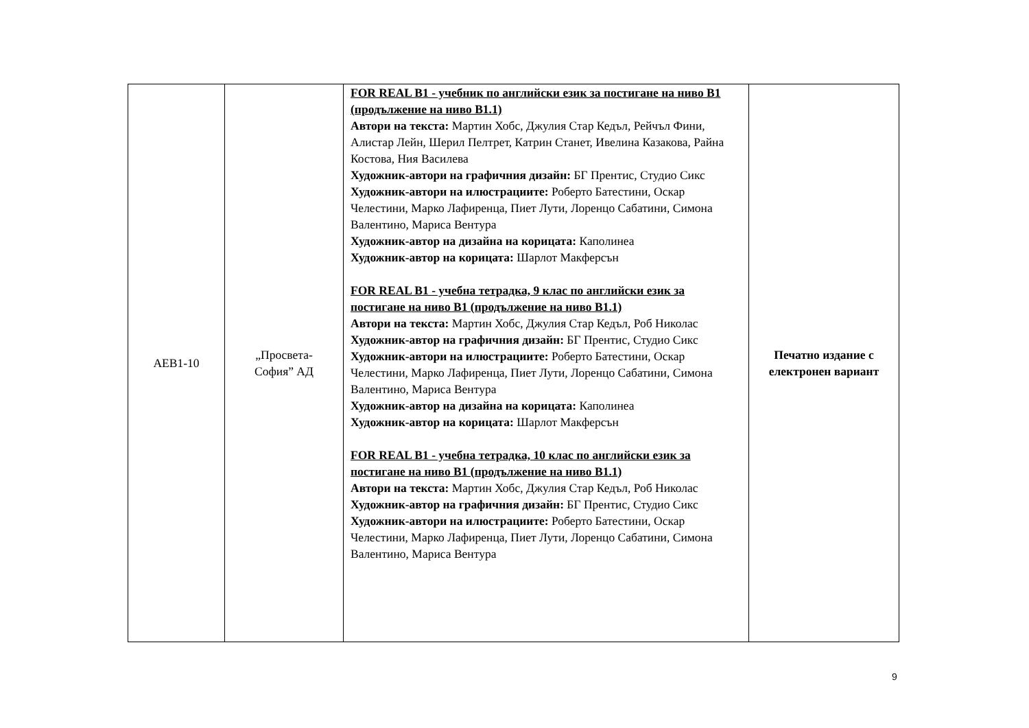| AEB1-10 | „Просвета- София” АД | FOR REAL B1 - учебник по английски език за постигане на ниво В1 (продължение на ниво В1.1) Автори на текста: Мартин Хобс, Джулия Стар Кедъл, Рейчъл Фини, Алистар Лейн, Шерил Пелтрет, Катрин Станет, Ивелина Казакова, Райна Костова, Ния Василева Художник-автори на графичния дизайн: БГ Прентис, Студио Сикс Художник-автори на илюстрациите: Роберто Батестини, Оскар Челестини, Марко Лафиренца, Пиет Лути, Лоренцо Сабатини, Симона Валентино, Мариса Вентура Художник-автор на дизайна на корицата: Каполинеа Художник-автор на корицата: Шарлот Макферсън FOR REAL B1 - учебна тетрадка, 9 клас по английски език за постигане на ниво В1 (продължение на ниво В1.1) Автори на текста: Мартин Хобс, Джулия Стар Кедъл, Роб Николас Художник-автор на графичния дизайн: БГ Прентис, Студио Сикс Художник-автори на илюстрациите: Роберто Батестини, Оскар Челестини, Марко Лафиренца, Пиет Лути, Лоренцо Сабатини, Симона Валентино, Мариса Вентура Художник-автор на дизайна на корицата: Каполинеа Художник-автор на корицата: Шарлот Макферсън FOR REAL B1 - учебна тетрадка, 10 клас по английски език за постигане на ниво В1 (продължение на ниво В1.1) Автори на текста: Мартин Хобс, Джулия Стар Кедъл, Роб Николас Художник-автор на графичния дизайн: БГ Прентис, Студио Сикс Художник-автори на илюстрациите: Роберто Батестини, Оскар Челестини, Марко Лафиренца, Пиет Лути, Лоренцо Сабатини, Симона Валентино, Мариса Вентура | Печатно издание с електронен вариант |
9